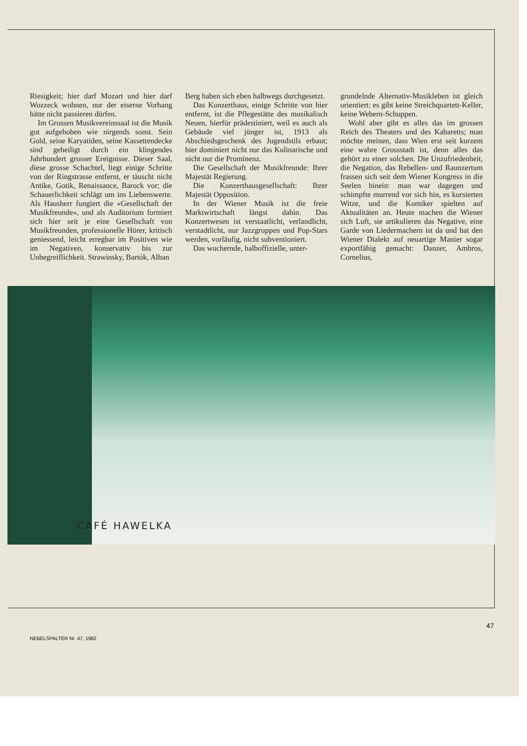Riesigkeit; hier darf Mozart und hier darf Wozzeck wohnen, nur der eiserne Vorhang hätte nicht passieren dürfen.
Im Grossen Musikvereinssaal ist die Musik gut aufgehoben wie nirgends sonst. Sein Gold, seine Karyatiden, seine Kassettendecke sind geheiligt durch ein klingendes Jahrhundert grosser Ereignisse. Dieser Saal, diese grosse Schachtel, liegt einige Schritte von der Ringstrasse entfernt, er täuscht nicht Antike, Gotik, Renaissance, Barock vor; die Schauerlichkeit schlägt um ins Liebenswerte. Als Hausherr fungiert die «Gesellschaft der Musikfreunde», und als Auditorium formiert sich hier seit je eine Gesellschaft von Musikfreunden, professionelle Hörer, kritisch geniessend, leicht erregbar im Positiven wie im Negativen, konservativ bis zur Unbegreiflichkeit. Strawinsky, Bartók, Alban
Berg haben sich eben halbwegs durchgesetzt.
Das Konzerthaus, einige Schritte von hier entfernt, ist die Pflegestätte des musikalisch Neuen, hierfür prädestiniert, weil es auch als Gebäude viel jünger ist, 1913 als Abschiedsgeschenk des Jugendstils erbaut; hier dominiert nicht nur das Kulinarische und nicht nur die Prominenz.
Die Gesellschaft der Musikfreunde: Ihrer Majestät Regierung.
Die Konzerthausgesellschaft: Ihrer Majestät Opposition.
In der Wiener Musik ist die freie Marktwirtschaft längst dahin. Das Konzertwesen ist verstaatlicht, verlandlicht, verstadtlicht, nur Jazzgruppen und Pop-Stars werden, vorläufig, nicht subventioniert.
Das wuchernde, halboffizielle, unter-
grundelnde Alternativ-Musikleben ist gleich orientiert: es gibt keine Streichquartett-Keller, keine Webern-Schuppen.
Wohl aber gibt es alles das im grossen Reich des Theaters und des Kabaretts; man möchte meinen, dass Wien erst seit kurzem eine wahre Grossstadt ist, denn alles das gehört zu einer solchen. Die Unzufriedenheit, die Negation, das Rebellen- und Raunzertum frassen sich seit dem Wiener Kongress in die Seelen hinein: man war dagegen und schimpfte murrend vor sich hin, es kursierten Witze, und die Komiker spielten auf Aktualitäten an. Heute machen die Wiener sich Luft, sie artikulieren das Negative, eine Garde von Liedermachern ist da und hat den Wiener Dialekt auf neuartige Manier sogar exportfähig gemacht: Danzer, Ambros, Cornelius,
CAFÉ HAWELKA
47
NEBELSPALTER Nr. 47, 1982